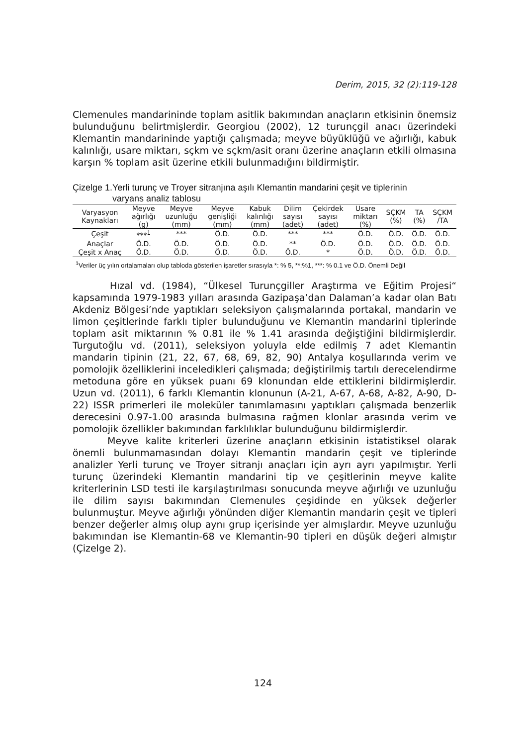Derim, 2015, 32 (2):119-128
Clemenules mandarininde toplam asitlik bakımından anaçların etkisinin önemsiz bulunduğunu belirtmişlerdir. Georgiou (2002), 12 turunçgil anacı üzerindeki Klemantin mandarininde yaptığı çalışmada; meyve büyüklüğü ve ağırlığı, kabuk kalınlığı, usare miktarı, sçkm ve sçkm/asit oranı üzerine anaçların etkili olmasına karşın % toplam asit üzerine etkili bulunmadığını bildirmiştir.
Çizelge 1.Yerli turunç ve Troyer sitranjına aşılı Klemantin mandarini çeşit ve tiplerinin
varyans analiz tablosu
| Varyasyon Kaynakları | Meyve ağırlığı (g) | Meyve uzunluğu (mm) | Meyve genişliği (mm) | Kabuk kalınlığı (mm) | Dilim sayısı (adet) | Çekirdek sayısı (adet) | Usare miktarı (%) | SÇKM (%) | TA (%) | SÇKM /TA |
| --- | --- | --- | --- | --- | --- | --- | --- | --- | --- | --- |
| Çeşit | ***<sup>1</sup> | *** | Ö.D. | Ö.D. | *** | *** | Ö.D. | Ö.D. | Ö.D. | Ö.D. |
| Anaçlar | Ö.D. | Ö.D. | Ö.D. | Ö.D. | ** | Ö.D. | Ö.D. | Ö.D. | Ö.D. | Ö.D. |
| Çeşit x Anaç | Ö.D. | Ö.D. | Ö.D. | Ö.D. | Ö.D. | * | Ö.D. | Ö.D. | Ö.D. | Ö.D. |
<sup>1</sup> Veriler üç yılın ortalamaları olup tabloda gösterilen işaretler sırasıyla *: % 5, **:%1, ***: % 0.1 ve Ö.D. Önemli Değil
Hızal vd. (1984), “Ülkesel Turunçgiller Araştırma ve Eğitim Projesi“ kapsamında 1979-1983 yılları arasında Gazipaşa’dan Dalaman’a kadar olan Batı Akdeniz Bölgesi’nde yaptıkları seleksiyon çalışmalarında portakal, mandarin ve limon çeşitlerinde farklı tipler bulunduğunu ve Klemantin mandarini tiplerinde toplam asit miktarının % 0.81 ile % 1.41 arasında değiştiğini bildirmişlerdir. Turgutoğlu vd. (2011), seleksiyon yoluyla elde edilmiş 7 adet Klemantin mandarin tipinin (21, 22, 67, 68, 69, 82, 90) Antalya koşullarında verim ve pomolojik özelliklerini inceledikleri çalışmada; değiştirilmiş tartılı derecelendirme metoduna göre en yüksek puanı 69 klonundan elde ettiklerini bildirmişlerdir. Uzun vd. (2011), 6 farklı Klemantin klonunun (A-21, A-67, A-68, A-82, A-90, D-22) ISSR primerleri ile moleküler tanımlamasını yaptıkları çalışmada benzerlik derecesini 0.97-1.00 arasında bulmasına rağmen klonlar arasında verim ve pomolojik özellikler bakımından farklılıklar bulunduğunu bildirmişlerdir.
Meyve kalite kriterleri üzerine anaçların etkisinin istatistiksel olarak önemli bulunmamasından dolayı Klemantin mandarin çeşit ve tiplerinde analizler Yerli turunç ve Troyer sitranjı anaçları için ayrı ayrı yapılmıştır. Yerli turunç üzerindeki Klemantin mandarini tip ve çeşitlerinin meyve kalite kriterlerinin LSD testi ile karşılaştırılması sonucunda meyve ağırlığı ve uzunluğu ile dilim sayısı bakımından Clemenules çeşidinde en yüksek değerler bulunmuştur. Meyve ağırlığı yönünden diğer Klemantin mandarin çeşit ve tipleri benzer değerler almış olup aynı grup içerisinde yer almışlardır. Meyve uzunluğu bakımından ise Klemantin-68 ve Klemantin-90 tipleri en düşük değeri almıştır (Çizelge 2).
124